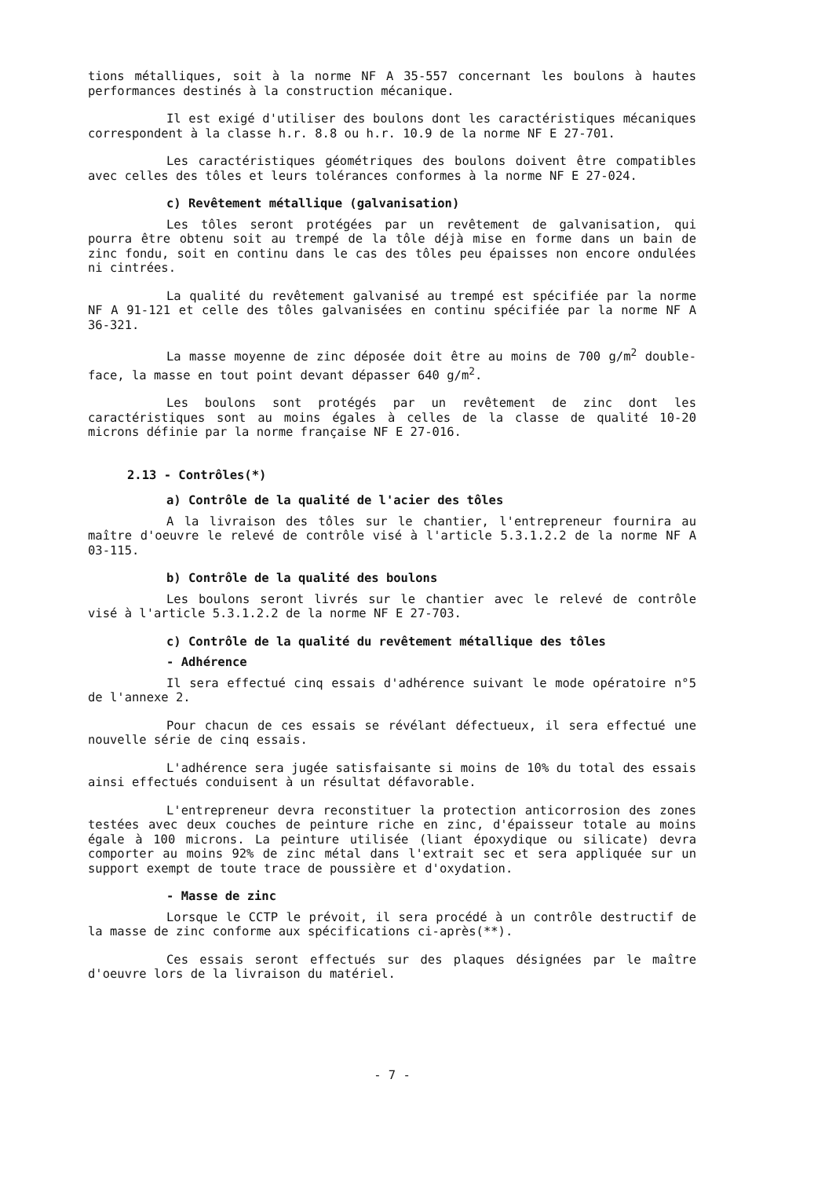tions métalliques, soit à la norme NF A 35-557 concernant les boulons à hautes performances destinés à la construction mécanique.
Il est exigé d'utiliser des boulons dont les caractéristiques mécaniques correspondent à la classe h.r. 8.8 ou h.r. 10.9 de la norme NF E 27-701.
Les caractéristiques géométriques des boulons doivent être compatibles avec celles des tôles et leurs tolérances conformes à la norme NF E 27-024.
c) Revêtement métallique (galvanisation)
Les tôles seront protégées par un revêtement de galvanisation, qui pourra être obtenu soit au trempé de la tôle déjà mise en forme dans un bain de zinc fondu, soit en continu dans le cas des tôles peu épaisses non encore ondulées ni cintrées.
La qualité du revêtement galvanisé au trempé est spécifiée par la norme NF A 91-121 et celle des tôles galvanisées en continu spécifiée par la norme NF A 36-321.
La masse moyenne de zinc déposée doit être au moins de 700 g/m<sup>2</sup> double-face, la masse en tout point devant dépasser 640 g/m<sup>2</sup>.
Les boulons sont protégés par un revêtement de zinc dont les caractéristiques sont au moins égales à celles de la classe de qualité 10-20 microns définie par la norme française NF E 27-016.
2.13 - Contrôles(*)
a) Contrôle de la qualité de l'acier des tôles
A la livraison des tôles sur le chantier, l'entrepreneur fournira au maître d'oeuvre le relevé de contrôle visé à l'article 5.3.1.2.2 de la norme NF A 03-115.
b) Contrôle de la qualité des boulons
Les boulons seront livrés sur le chantier avec le relevé de contrôle visé à l'article 5.3.1.2.2 de la norme NF E 27-703.
c) Contrôle de la qualité du revêtement métallique des tôles
- Adhérence
Il sera effectué cinq essais d'adhérence suivant le mode opératoire n°5 de l'annexe 2.
Pour chacun de ces essais se révélant défectueux, il sera effectué une nouvelle série de cinq essais.
L'adhérence sera jugée satisfaisante si moins de 10% du total des essais ainsi effectués conduisent à un résultat défavorable.
L'entrepreneur devra reconstituer la protection anticorrosion des zones testées avec deux couches de peinture riche en zinc, d'épaisseur totale au moins égale à 100 microns. La peinture utilisée (liant époxydique ou silicate) devra comporter au moins 92% de zinc métal dans l'extrait sec et sera appliquée sur un support exempt de toute trace de poussière et d'oxydation.
- Masse de zinc
Lorsque le CCTP le prévoit, il sera procédé à un contrôle destructif de la masse de zinc conforme aux spécifications ci-après(**).
Ces essais seront effectués sur des plaques désignées par le maître d'oeuvre lors de la livraison du matériel.
- 7 -